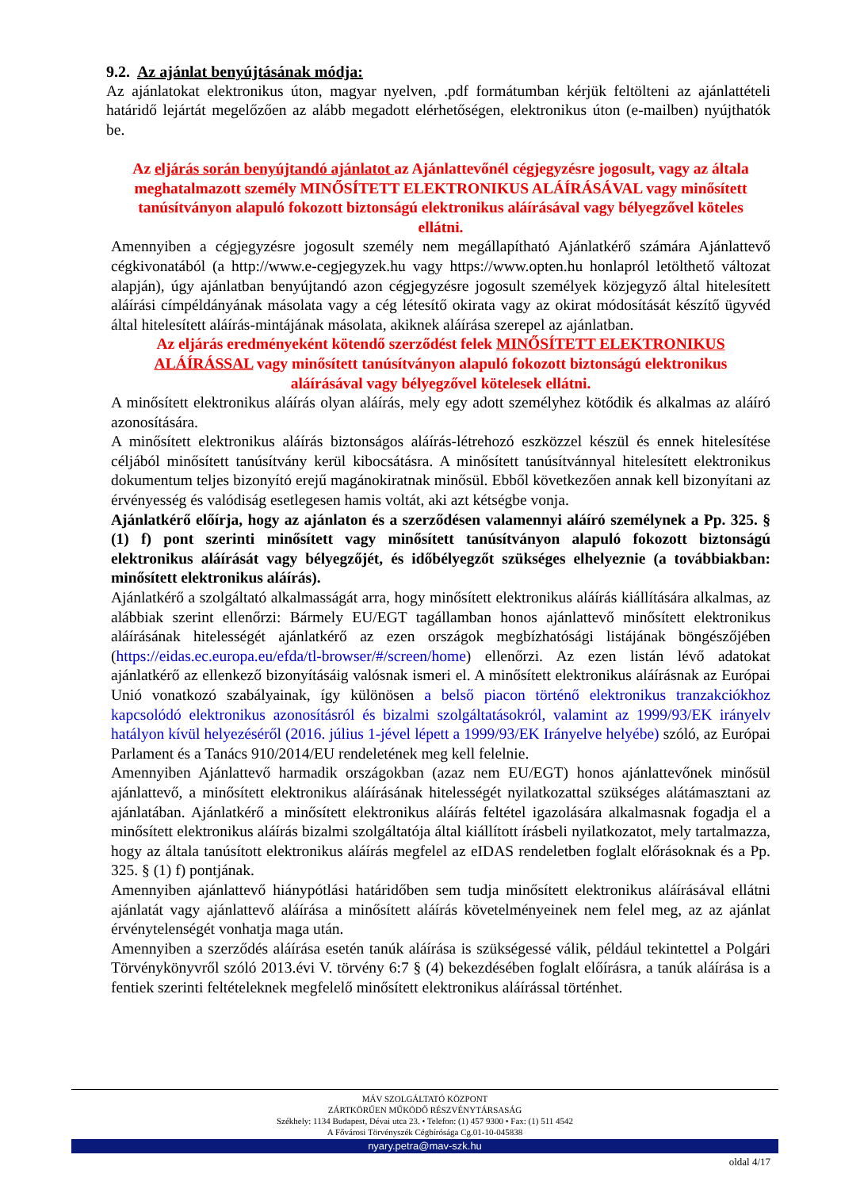9.2. Az ajánlat benyújtásának módja:
Az ajánlatokat elektronikus úton, magyar nyelven, .pdf formátumban kérjük feltölteni az ajánlattételi határidő lejártát megelőzően az alább megadott elérhetőségen, elektronikus úton (e-mailben) nyújthatók be.
Az eljárás során benyújtandó ajánlatot az Ajánlattevőnél cégjegyzésre jogosult, vagy az általa meghatalmazott személy MINŐSÍTETT ELEKTRONIKUS ALÁÍRÁSÁVAL vagy minősített tanúsítványon alapuló fokozott biztonságú elektronikus aláírásával vagy bélyegzővel köteles ellátni.
Amennyiben a cégjegyzésre jogosult személy nem megállapítható Ajánlatkérő számára Ajánlattevő cégkivonatából (a http://www.e-cegjegyzek.hu vagy https://www.opten.hu honlapról letölthető változat alapján), úgy ajánlatban benyújtandó azon cégjegyzésre jogosult személyek közjegyző által hitelesített aláírási címpéldányának másolata vagy a cég létesítő okirata vagy az okirat módosítását készítő ügyvéd által hitelesített aláírás-mintájának másolata, akiknek aláírása szerepel az ajánlatban.
Az eljárás eredményeként kötendő szerződést felek MINŐSÍTETT ELEKTRONIKUS ALÁÍRÁSSAL vagy minősített tanúsítványon alapuló fokozott biztonságú elektronikus aláírásával vagy bélyegzővel kötelesek ellátni.
A minősített elektronikus aláírás olyan aláírás, mely egy adott személyhez kötődik és alkalmas az aláíró azonosítására.
A minősített elektronikus aláírás biztonságos aláírás-létrehozó eszközzel készül és ennek hitelesítése céljából minősített tanúsítvány kerül kibocsátásra. A minősített tanúsítvánnyal hitelesített elektronikus dokumentum teljes bizonyító erejű magánokiratnak minősül. Ebből következően annak kell bizonyítani az érvényesség és valódiság esetlegesen hamis voltát, aki azt kétségbe vonja.
Ajánlatkérő előírja, hogy az ajánlaton és a szerződésen valamennyi aláíró személynek a Pp. 325. § (1) f) pont szerinti minősített vagy minősített tanúsítványon alapuló fokozott biztonságú elektronikus aláírását vagy bélyegzőjét, és időbélyegzőt szükséges elhelyeznie (a továbbiakban: minősített elektronikus aláírás).
Ajánlatkérő a szolgáltató alkalmasságát arra, hogy minősített elektronikus aláírás kiállítására alkalmas, az alábbiak szerint ellenőrzi: Bármely EU/EGT tagállamban honos ajánlattevő minősített elektronikus aláírásának hitelességét ajánlatkérő az ezen országok megbízhatósági listájának böngészőjében (https://eidas.ec.europa.eu/efda/tl-browser/#/screen/home) ellenőrzi. Az ezen listán lévő adatokat ajánlatkérő az ellenkező bizonyításáig valósnak ismeri el. A minősített elektronikus aláírásnak az Európai Unió vonatkozó szabályainak, így különösen a belső piacon történő elektronikus tranzakciókhoz kapcsolódó elektronikus azonosításról és bizalmi szolgáltatásokról, valamint az 1999/93/EK irányelv hatályon kívül helyezéséről (2016. július 1-jével lépett a 1999/93/EK Irányelve helyébe) szóló, az Európai Parlament és a Tanács 910/2014/EU rendeletének meg kell felelnie.
Amennyiben Ajánlattevő harmadik országokban (azaz nem EU/EGT) honos ajánlattevőnek minősül ajánlattevő, a minősített elektronikus aláírásának hitelességét nyilatkozattal szükséges alátámasztani az ajánlatában. Ajánlatkérő a minősített elektronikus aláírás feltétel igazolására alkalmasnak fogadja el a minősített elektronikus aláírás bizalmi szolgáltatója által kiállított írásbeli nyilatkozatot, mely tartalmazza, hogy az általa tanúsított elektronikus aláírás megfelel az eIDAS rendeletben foglalt előrásoknak és a Pp. 325. § (1) f) pontjának.
Amennyiben ajánlattevő hiánypótlási határidőben sem tudja minősített elektronikus aláírásával ellátni ajánlatát vagy ajánlattevő aláírása a minősített aláírás követelményeinek nem felel meg, az az ajánlat érvénytelenségét vonhatja maga után.
Amennyiben a szerződés aláírása esetén tanúk aláírása is szükségessé válik, például tekintettel a Polgári Törvénykönyvről szóló 2013.évi V. törvény 6:7 § (4) bekezdésében foglalt előírásra, a tanúk aláírása is a fentiek szerinti feltételeknek megfelelő minősített elektronikus aláírással történhet.
MÁV SZOLGÁLTATÓ KÖZPONT
ZÁRTKÖRŰEN MŰKÖDŐ RÉSZVÉNYTÁRSASÁG
Székhely: 1134 Budapest, Dévai utca 23. • Telefon: (1) 457 9300 • Fax: (1) 511 4542
A Fővárosi Törvényszék Cégbírósága Cg.01-10-045838
nyary.petra@mav-szk.hu
oldal 4/17